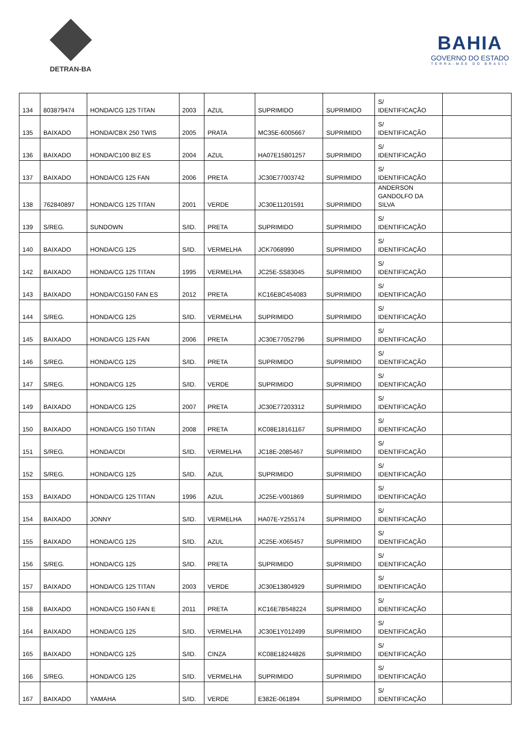DETRAN-BA
BAHIA
GOVERNO DO ESTADO
TERRA-MÃE DO BRASIL
| 134 | 803879474 | HONDA/CG 125 TITAN | 2003 | AZUL | SUPRIMIDO | SUPRIMIDO | S/ IDENTIFICAÇÃO | |
| 135 | BAIXADO | HONDA/CBX 250 TWIS | 2005 | PRATA | MC35E-6005667 | SUPRIMIDO | S/ IDENTIFICAÇÃO | |
| 136 | BAIXADO | HONDA/C100 BIZ ES | 2004 | AZUL | HA07E15801257 | SUPRIMIDO | S/ IDENTIFICAÇÃO | |
| 137 | BAIXADO | HONDA/CG 125 FAN | 2006 | PRETA | JC30E77003742 | SUPRIMIDO | S/ IDENTIFICAÇÃO | |
| 138 | 762840897 | HONDA/CG 125 TITAN | 2001 | VERDE | JC30E11201591 | SUPRIMIDO | ANDERSON GANDOLFO DA SILVA | |
| 139 | S/REG. | SUNDOWN | S/ID. | PRETA | SUPRIMIDO | SUPRIMIDO | S/ IDENTIFICAÇÃO | |
| 140 | BAIXADO | HONDA/CG 125 | S/ID. | VERMELHA | JCK7068990 | SUPRIMIDO | S/ IDENTIFICAÇÃO | |
| 142 | BAIXADO | HONDA/CG 125 TITAN | 1995 | VERMELHA | JC25E-SS83045 | SUPRIMIDO | S/ IDENTIFICAÇÃO | |
| 143 | BAIXADO | HONDA/CG150 FAN ES | 2012 | PRETA | KC16E8C454083 | SUPRIMIDO | S/ IDENTIFICAÇÃO | |
| 144 | S/REG. | HONDA/CG 125 | S/ID. | VERMELHA | SUPRIMIDO | SUPRIMIDO | S/ IDENTIFICAÇÃO | |
| 145 | BAIXADO | HONDA/CG 125 FAN | 2006 | PRETA | JC30E77052796 | SUPRIMIDO | S/ IDENTIFICAÇÃO | |
| 146 | S/REG. | HONDA/CG 125 | S/ID. | PRETA | SUPRIMIDO | SUPRIMIDO | S/ IDENTIFICAÇÃO | |
| 147 | S/REG. | HONDA/CG 125 | S/ID. | VERDE | SUPRIMIDO | SUPRIMIDO | S/ IDENTIFICAÇÃO | |
| 149 | BAIXADO | HONDA/CG 125 | 2007 | PRETA | JC30E77203312 | SUPRIMIDO | S/ IDENTIFICAÇÃO | |
| 150 | BAIXADO | HONDA/CG 150 TITAN | 2008 | PRETA | KC08E18161167 | SUPRIMIDO | S/ IDENTIFICAÇÃO | |
| 151 | S/REG. | HONDA/CDI | S/ID. | VERMELHA | JC18E-2085467 | SUPRIMIDO | S/ IDENTIFICAÇÃO | |
| 152 | S/REG. | HONDA/CG 125 | S/ID. | AZUL | SUPRIMIDO | SUPRIMIDO | S/ IDENTIFICAÇÃO | |
| 153 | BAIXADO | HONDA/CG 125 TITAN | 1996 | AZUL | JC25E-V001869 | SUPRIMIDO | S/ IDENTIFICAÇÃO | |
| 154 | BAIXADO | JONNY | S/ID. | VERMELHA | HA07E-Y255174 | SUPRIMIDO | S/ IDENTIFICAÇÃO | |
| 155 | BAIXADO | HONDA/CG 125 | S/ID. | AZUL | JC25E-X065457 | SUPRIMIDO | S/ IDENTIFICAÇÃO | |
| 156 | S/REG. | HONDA/CG 125 | S/ID. | PRETA | SUPRIMIDO | SUPRIMIDO | S/ IDENTIFICAÇÃO | |
| 157 | BAIXADO | HONDA/CG 125 TITAN | 2003 | VERDE | JC30E13804929 | SUPRIMIDO | S/ IDENTIFICAÇÃO | |
| 158 | BAIXADO | HONDA/CG 150 FAN E | 2011 | PRETA | KC16E7B548224 | SUPRIMIDO | S/ IDENTIFICAÇÃO | |
| 164 | BAIXADO | HONDA/CG 125 | S/ID. | VERMELHA | JC30E1Y012499 | SUPRIMIDO | S/ IDENTIFICAÇÃO | |
| 165 | BAIXADO | HONDA/CG 125 | S/ID. | CINZA | KC08E18244826 | SUPRIMIDO | S/ IDENTIFICAÇÃO | |
| 166 | S/REG. | HONDA/CG 125 | S/ID. | VERMELHA | SUPRIMIDO | SUPRIMIDO | S/ IDENTIFICAÇÃO | |
| 167 | BAIXADO | YAMAHA | S/ID. | VERDE | E382E-061894 | SUPRIMIDO | S/ IDENTIFICAÇÃO | |